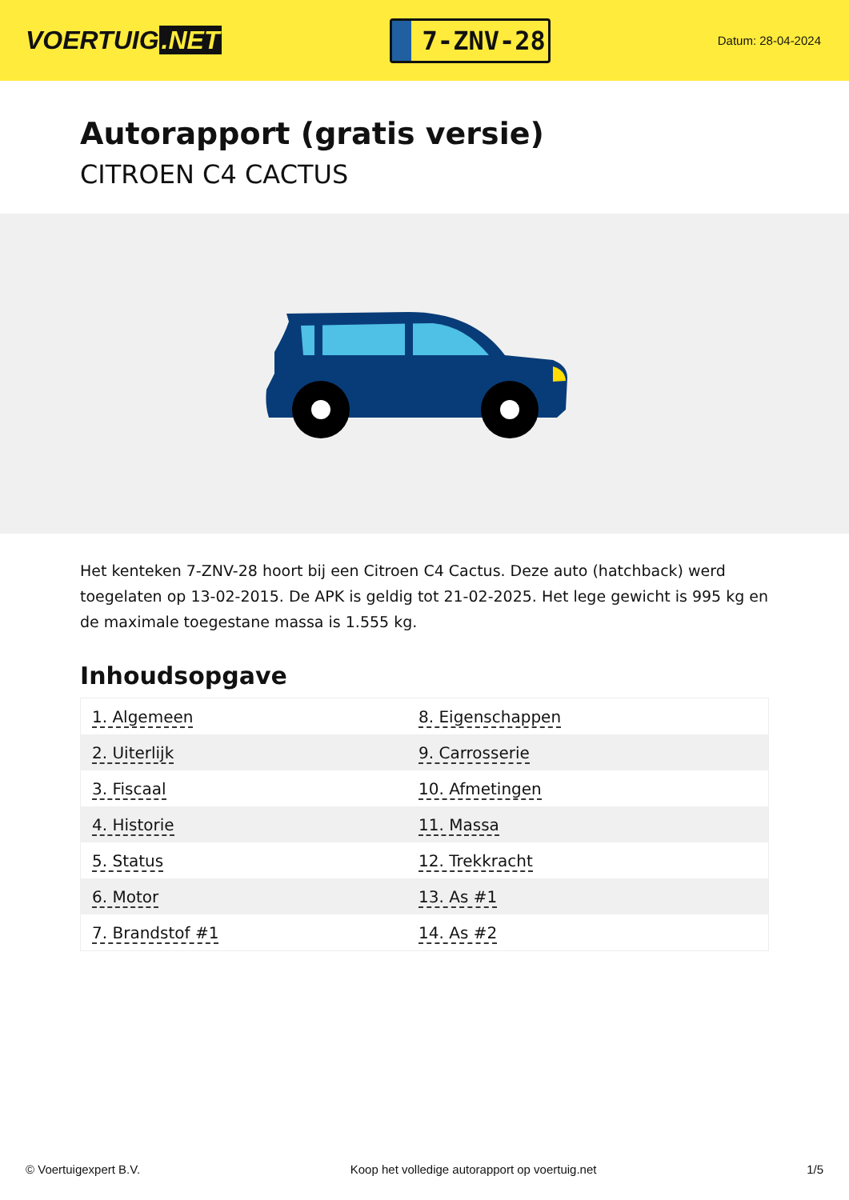VOERTUIG.NET
7-ZNV-28
Datum: 28-04-2024
Autorapport (gratis versie)
CITROEN C4 CACTUS
Het kenteken 7-ZNV-28 hoort bij een Citroen C4 Cactus. Deze auto (hatchback) werd toegelaten op 13-02-2015. De APK is geldig tot 21-02-2025. Het lege gewicht is 995 kg en de maximale toegestane massa is 1.555 kg.
Inhoudsopgave
| 1. Algemeen | 8. Eigenschappen |
| 2. Uiterlijk | 9. Carrosserie |
| 3. Fiscaal | 10. Afmetingen |
| 4. Historie | 11. Massa |
| 5. Status | 12. Trekkracht |
| 6. Motor | 13. As #1 |
| 7. Brandstof #1 | 14. As #2 |
© Voertuigexpert B.V. Koop het volledige autorapport op voertuig.net 1/5